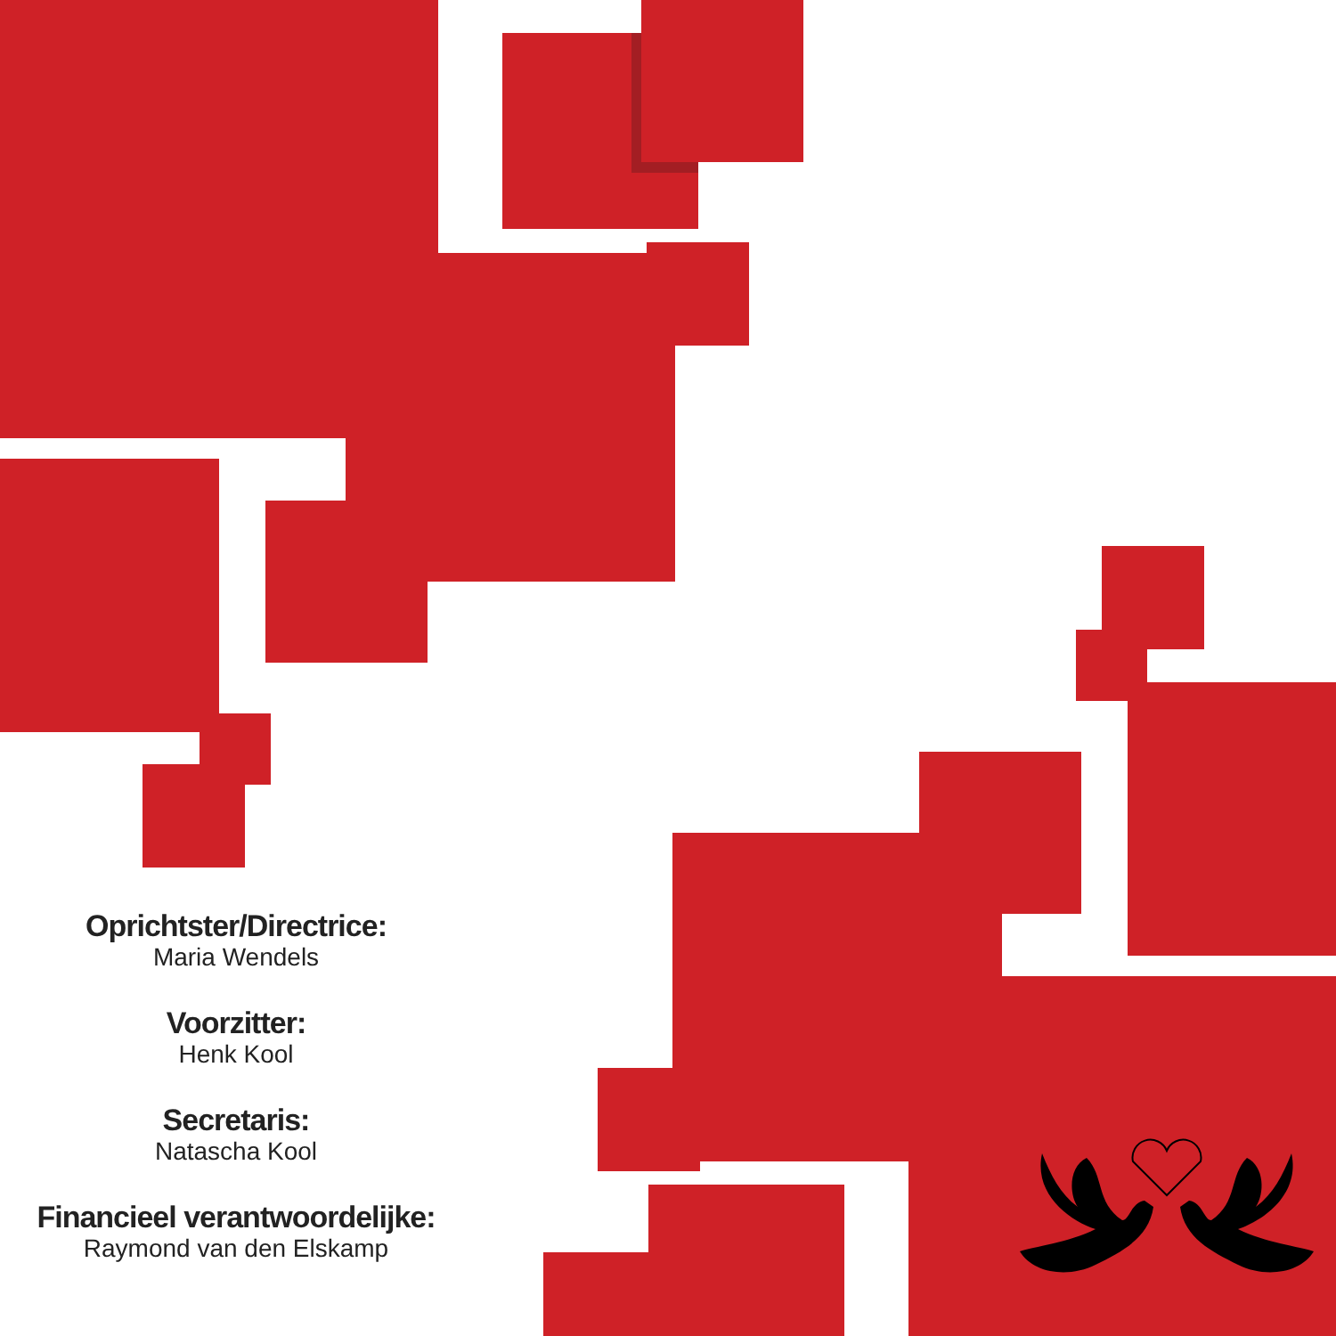Oprichtster/Directrice:
Maria Wendels
Voorzitter:
Henk Kool
Secretaris:
Natascha Kool
Financieel verantwoordelijke:
Raymond van den Elskamp